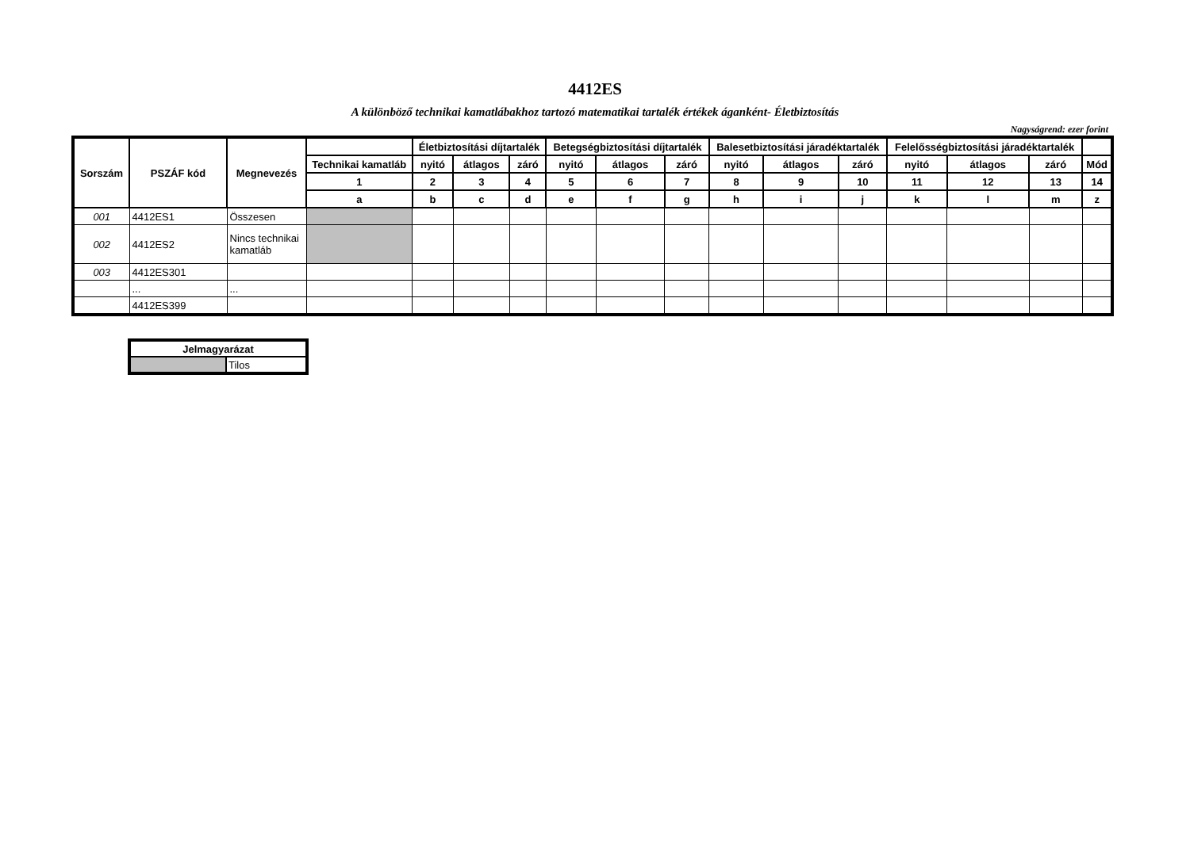4412ES
A különböző technikai kamatlábakhoz tartozó matematikai tartalék értékek áganként- Életbiztosítás
Nagyságrend: ezer forint
| Sorszám | PSZÁF kód | Megnevezés | | Életbiztosítási díjtartalék | | | Betegségbiztosítási díjtartalék | | | Balesetbiztosítási járadéktartalék | | | Felelősségbiztosítási járadéktartalék | | | |
| --- | --- | --- | --- | --- | --- | --- | --- | --- | --- | --- | --- | --- | --- | --- | --- | --- |
| | | | Technikai kamatláb | nyitó | átlagos | záró | nyitó | átlagos | záró | nyitó | átlagos | záró | nyitó | átlagos | záró | Mód |
| | | | 1 | 2 | 3 | 4 | 5 | 6 | 7 | 8 | 9 | 10 | 11 | 12 | 13 | 14 |
| | | | a | b | c | d | e | f | g | h | i | j | k | l | m | z |
| 001 | 4412ES1 | Összesen | | | | | | | | | | | | | | |
| 002 | 4412ES2 | Nincs technikai kamatláb | | | | | | | | | | | | | | |
| 003 | 4412ES301 | | | | | | | | | | | | | | | |
| | ... | ... | | | | | | | | | | | | | | |
| | 4412ES399 | | | | | | | | | | | | | | | |
| Jelmagyarázat | |
| | Tilos |